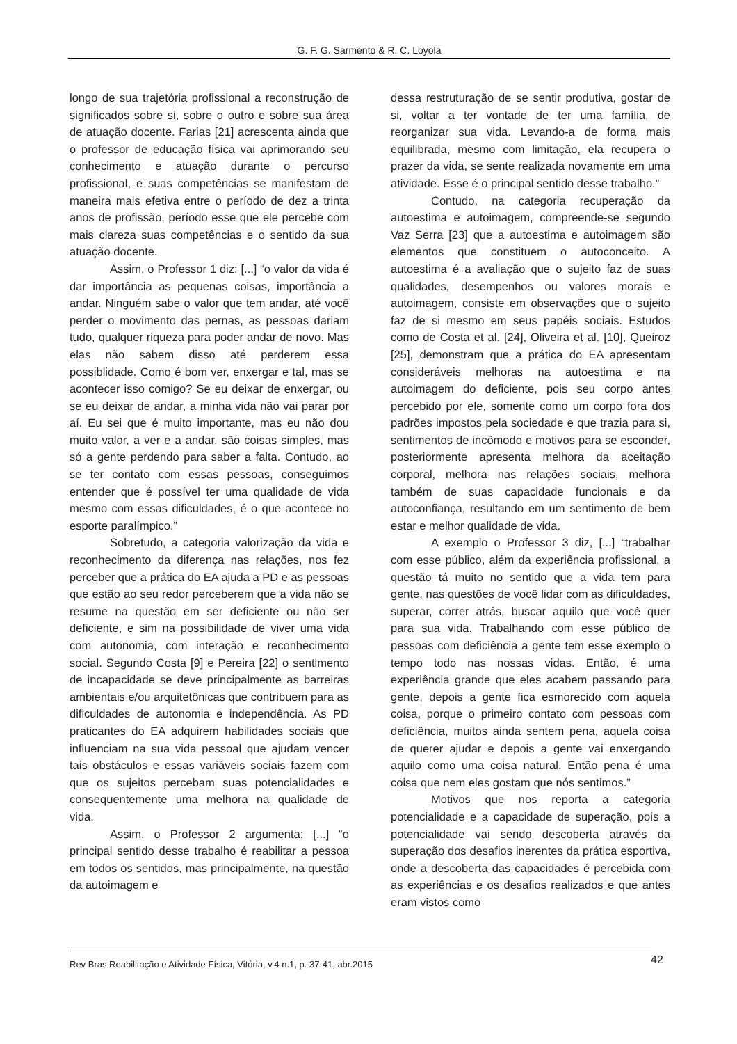G. F. G. Sarmento & R. C. Loyola
longo de sua trajetória profissional a reconstrução de significados sobre si, sobre o outro e sobre sua área de atuação docente. Farias [21] acrescenta ainda que o professor de educação física vai aprimorando seu conhecimento e atuação durante o percurso profissional, e suas competências se manifestam de maneira mais efetiva entre o período de dez a trinta anos de profissão, período esse que ele percebe com mais clareza suas competências e o sentido da sua atuação docente.
Assim, o Professor 1 diz: [...] “o valor da vida é dar importância as pequenas coisas, importância a andar. Ninguém sabe o valor que tem andar, até você perder o movimento das pernas, as pessoas dariam tudo, qualquer riqueza para poder andar de novo. Mas elas não sabem disso até perderem essa possiblidade. Como é bom ver, enxergar e tal, mas se acontecer isso comigo? Se eu deixar de enxergar, ou se eu deixar de andar, a minha vida não vai parar por aí. Eu sei que é muito importante, mas eu não dou muito valor, a ver e a andar, são coisas simples, mas só a gente perdendo para saber a falta. Contudo, ao se ter contato com essas pessoas, conseguimos entender que é possível ter uma qualidade de vida mesmo com essas dificuldades, é o que acontece no esporte paralímpico.”
Sobretudo, a categoria valorização da vida e reconhecimento da diferença nas relações, nos fez perceber que a prática do EA ajuda a PD e as pessoas que estão ao seu redor perceberem que a vida não se resume na questão em ser deficiente ou não ser deficiente, e sim na possibilidade de viver uma vida com autonomia, com interação e reconhecimento social. Segundo Costa [9] e Pereira [22] o sentimento de incapacidade se deve principalmente as barreiras ambientais e/ou arquitetônicas que contribuem para as dificuldades de autonomia e independência. As PD praticantes do EA adquirem habilidades sociais que influenciam na sua vida pessoal que ajudam vencer tais obstáculos e essas variáveis sociais fazem com que os sujeitos percebam suas potencialidades e consequentemente uma melhora na qualidade de vida.
Assim, o Professor 2 argumenta: [...] “o principal sentido desse trabalho é reabilitar a pessoa em todos os sentidos, mas principalmente, na questão da autoimagem e
dessa restruturação de se sentir produtiva, gostar de si, voltar a ter vontade de ter uma família, de reorganizar sua vida. Levando-a de forma mais equilibrada, mesmo com limitação, ela recupera o prazer da vida, se sente realizada novamente em uma atividade. Esse é o principal sentido desse trabalho.”
Contudo, na categoria recuperação da autoestima e autoimagem, compreende-se segundo Vaz Serra [23] que a autoestima e autoimagem são elementos que constituem o autoconceito. A autoestima é a avaliação que o sujeito faz de suas qualidades, desempenhos ou valores morais e autoimagem, consiste em observações que o sujeito faz de si mesmo em seus papéis sociais. Estudos como de Costa et al. [24], Oliveira et al. [10], Queiroz [25], demonstram que a prática do EA apresentam consideráveis melhoras na autoestima e na autoimagem do deficiente, pois seu corpo antes percebido por ele, somente como um corpo fora dos padrões impostos pela sociedade e que trazia para si, sentimentos de incômodo e motivos para se esconder, posteriormente apresenta melhora da aceitação corporal, melhora nas relações sociais, melhora também de suas capacidade funcionais e da autoconfiança, resultando em um sentimento de bem estar e melhor qualidade de vida.
A exemplo o Professor 3 diz, [...] “trabalhar com esse público, além da experiência profissional, a questão tá muito no sentido que a vida tem para gente, nas questões de você lidar com as dificuldades, superar, correr atrás, buscar aquilo que você quer para sua vida. Trabalhando com esse público de pessoas com deficiência a gente tem esse exemplo o tempo todo nas nossas vidas. Então, é uma experiência grande que eles acabem passando para gente, depois a gente fica esmorecido com aquela coisa, porque o primeiro contato com pessoas com deficiência, muitos ainda sentem pena, aquela coisa de querer ajudar e depois a gente vai enxergando aquilo como uma coisa natural. Então pena é uma coisa que nem eles gostam que nós sentimos.”
Motivos que nos reporta a categoria potencialidade e a capacidade de superação, pois a potencialidade vai sendo descoberta através da superação dos desafios inerentes da prática esportiva, onde a descoberta das capacidades é percebida com as experiências e os desafios realizados e que antes eram vistos como
Rev Bras Reabilitação e Atividade Física, Vitória, v.4 n.1, p. 37-41, abr.2015
42